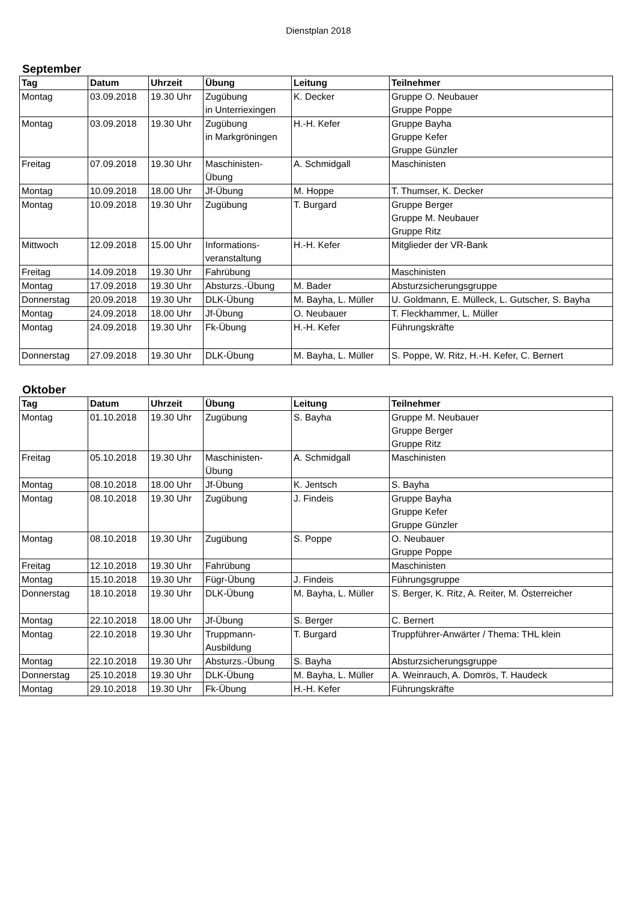Dienstplan 2018
September
| Tag | Datum | Uhrzeit | Übung | Leitung | Teilnehmer |
| --- | --- | --- | --- | --- | --- |
| Montag | 03.09.2018 | 19.30 Uhr | Zugübung in Unterriexingen | K. Decker | Gruppe O. Neubauer Gruppe Poppe |
| Montag | 03.09.2018 | 19.30 Uhr | Zugübung in Markgröningen | H.-H. Kefer | Gruppe Bayha Gruppe Kefer Gruppe Günzler |
| Freitag | 07.09.2018 | 19.30 Uhr | Maschinisten- Übung | A. Schmidgall | Maschinisten |
| Montag | 10.09.2018 | 18.00 Uhr | Jf-Übung | M. Hoppe | T. Thumser, K. Decker |
| Montag | 10.09.2018 | 19.30 Uhr | Zugübung | T. Burgard | Gruppe Berger Gruppe M. Neubauer Gruppe Ritz |
| Mittwoch | 12.09.2018 | 15.00 Uhr | Informations- veranstaltung | H.-H. Kefer | Mitglieder der VR-Bank |
| Freitag | 14.09.2018 | 19.30 Uhr | Fahrübung | | Maschinisten |
| Montag | 17.09.2018 | 19.30 Uhr | Absturzs.-Übung | M. Bader | Absturzsicherungsgruppe |
| Donnerstag | 20.09.2018 | 19.30 Uhr | DLK-Übung | M. Bayha, L. Müller | U. Goldmann, E. Mülleck, L. Gutscher, S. Bayha |
| Montag | 24.09.2018 | 18.00 Uhr | Jf-Übung | O. Neubauer | T. Fleckhammer, L. Müller |
| Montag | 24.09.2018 | 19.30 Uhr | Fk-Übung | H.-H. Kefer | Führungskräfte |
| Donnerstag | 27.09.2018 | 19.30 Uhr | DLK-Übung | M. Bayha, L. Müller | S. Poppe, W. Ritz, H.-H. Kefer, C. Bernert |
Oktober
| Tag | Datum | Uhrzeit | Übung | Leitung | Teilnehmer |
| --- | --- | --- | --- | --- | --- |
| Montag | 01.10.2018 | 19.30 Uhr | Zugübung | S. Bayha | Gruppe M. Neubauer Gruppe Berger Gruppe Ritz |
| Freitag | 05.10.2018 | 19.30 Uhr | Maschinisten- Übung | A. Schmidgall | Maschinisten |
| Montag | 08.10.2018 | 18.00 Uhr | Jf-Übung | K. Jentsch | S. Bayha |
| Montag | 08.10.2018 | 19.30 Uhr | Zugübung | J. Findeis | Gruppe Bayha Gruppe Kefer Gruppe Günzler |
| Montag | 08.10.2018 | 19.30 Uhr | Zugübung | S. Poppe | O. Neubauer Gruppe Poppe |
| Freitag | 12.10.2018 | 19.30 Uhr | Fahrübung | | Maschinisten |
| Montag | 15.10.2018 | 19.30 Uhr | Fügr-Übung | J. Findeis | Führungsgruppe |
| Donnerstag | 18.10.2018 | 19.30 Uhr | DLK-Übung | M. Bayha, L. Müller | S. Berger, K. Ritz, A. Reiter, M. Österreicher |
| Montag | 22.10.2018 | 18.00 Uhr | Jf-Übung | S. Berger | C. Bernert |
| Montag | 22.10.2018 | 19.30 Uhr | Truppmann- Ausbildung | T. Burgard | Truppführer-Anwärter / Thema: THL klein |
| Montag | 22.10.2018 | 19.30 Uhr | Absturzs.-Übung | S. Bayha | Absturzsicherungsgruppe |
| Donnerstag | 25.10.2018 | 19.30 Uhr | DLK-Übung | M. Bayha, L. Müller | A. Weinrauch, A. Domrös, T. Haudeck |
| Montag | 29.10.2018 | 19.30 Uhr | Fk-Übung | H.-H. Kefer | Führungskräfte |